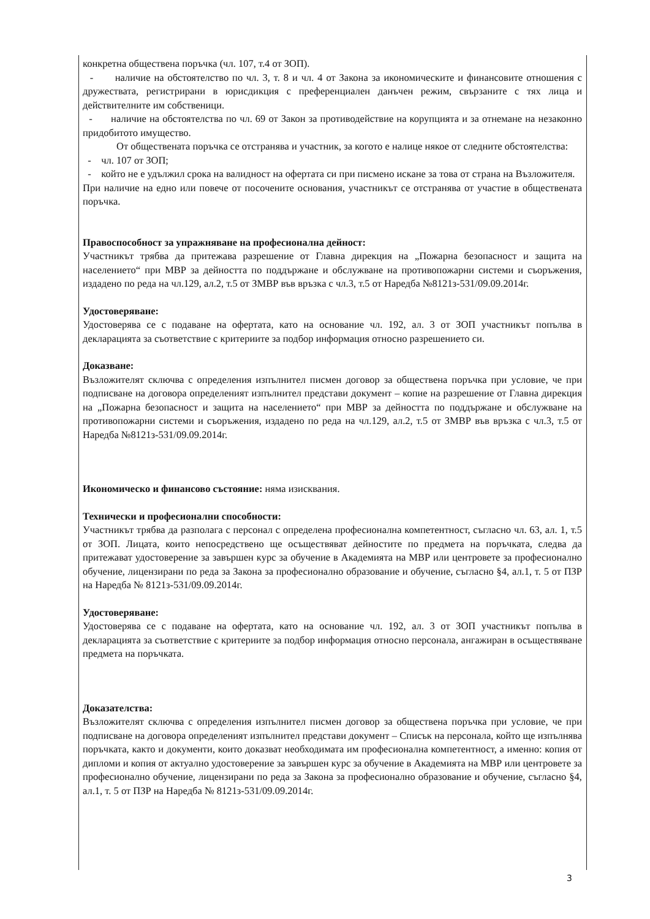конкретна обществена поръчка (чл. 107, т.4 от ЗОП).
- наличие на обстоятелство по чл. 3, т. 8 и чл. 4 от Закона за икономическите и финансовите отношения с дружествата, регистрирани в юрисдикция с преференциален данъчен режим, свързаните с тях лица и действителните им собственици.
- наличие на обстоятелства по чл. 69 от Закон за противодействие на корупцията и за отнемане на незаконно придобитото имущество.
От обществената поръчка се отстранява и участник, за когото е налице някое от следните обстоятелства:
- чл. 107 от ЗОП;
- който не е удължил срока на валидност на офертата си при писмено искане за това от страна на Възложителя.
При наличие на едно или повече от посочените основания, участникът се отстранява от участие в обществената поръчка.
Правоспособност за упражняване на професионална дейност:
Участникът трябва да притежава разрешение от Главна дирекция на „Пожарна безопасност и защита на населението“ при МВР за дейността по поддържане и обслужване на противопожарни системи и съоръжения, издадено по реда на чл.129, ал.2, т.5 от ЗМВР във връзка с чл.3, т.5 от Наредба №8121з-531/09.09.2014г.
Удостоверяване:
Удостоверява се с подаване на офертата, като на основание чл. 192, ал. 3 от ЗОП участникът попълва в декларацията за съответствие с критериите за подбор информация относно разрешението си.
Доказване:
Възложителят сключва с определения изпълнител писмен договор за обществена поръчка при условие, че при подписване на договора определеният изпълнител представи документ – копие на разрешение от Главна дирекция на „Пожарна безопасност и защита на населението“ при МВР за дейността по поддържане и обслужване на противопожарни системи и съоръжения, издадено по реда на чл.129, ал.2, т.5 от ЗМВР във връзка с чл.3, т.5 от Наредба №8121з-531/09.09.2014г.
Икономическо и финансово състояние: няма изисквания.
Технически и професионални способности:
Участникът трябва да разполага с персонал с определена професионална компетентност, съгласно чл. 63, ал. 1, т.5 от ЗОП. Лицата, които непосредствено ще осъществяват дейностите по предмета на поръчката, следва да притежават удостоверение за завършен курс за обучение в Академията на МВР или центровете за професионално обучение, лицензирани по реда за Закона за професионално образование и обучение, съгласно §4, ал.1, т. 5 от ПЗР на Наредба № 8121з-531/09.09.2014г.
Удостоверяване:
Удостоверява се с подаване на офертата, като на основание чл. 192, ал. 3 от ЗОП участникът попълва в декларацията за съответствие с критериите за подбор информация относно персонала, ангажиран в осъществяване предмета на поръчката.
Доказателства:
Възложителят сключва с определения изпълнител писмен договор за обществена поръчка при условие, че при подписване на договора определеният изпълнител представи документ – Списък на персонала, който ще изпълнява поръчката, както и документи, които доказват необходимата им професионална компетентност, а именно: копия от дипломи и копия от актуално удостоверение за завършен курс за обучение в Академията на МВР или центровете за професионално обучение, лицензирани по реда за Закона за професионално образование и обучение, съгласно §4, ал.1, т. 5 от ПЗР на Наредба № 8121з-531/09.09.2014г.
3